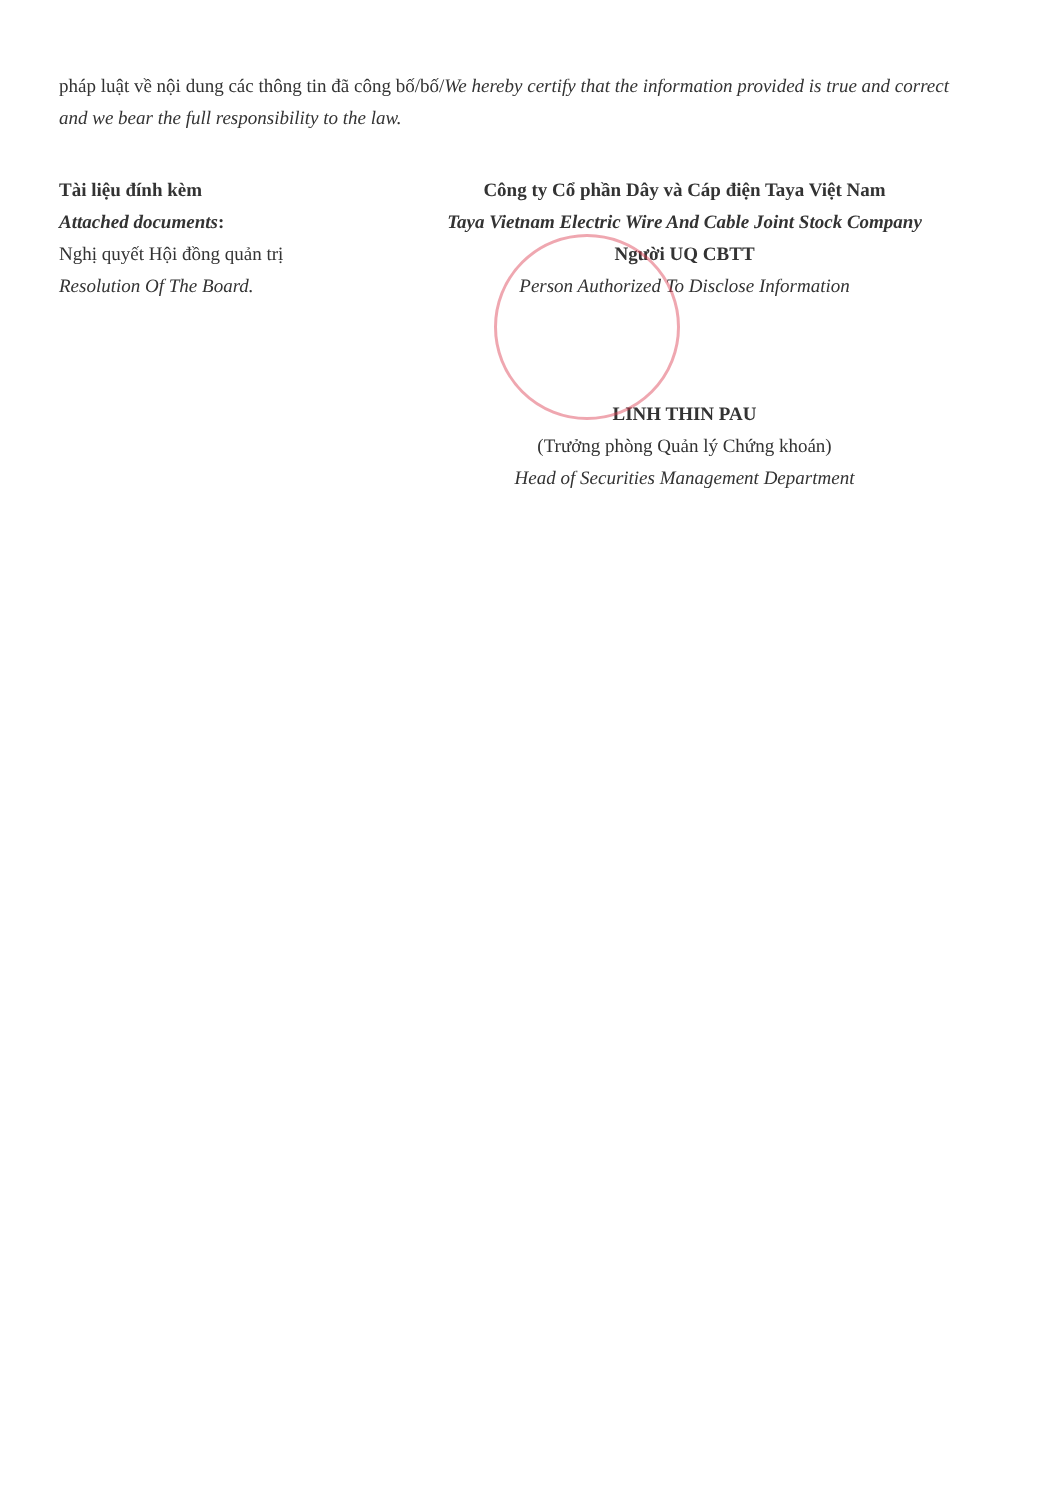pháp luật về nội dung các thông tin đã công bố/bố/We hereby certify that the information provided is true and correct and we bear the full responsibility to the law.
Tài liệu đính kèm
Attached documents:
Nghị quyết Hội đồng quản trị
Resolution Of The Board.
Công ty Cổ phần Dây và Cáp điện Taya Việt Nam
Taya Vietnam Electric Wire And Cable Joint Stock Company
Người UQ CBTT
Person Authorized To Disclose Information
LINH THIN PAU
(Trưởng phòng Quản lý Chứng khoán)
Head of Securities Management Department